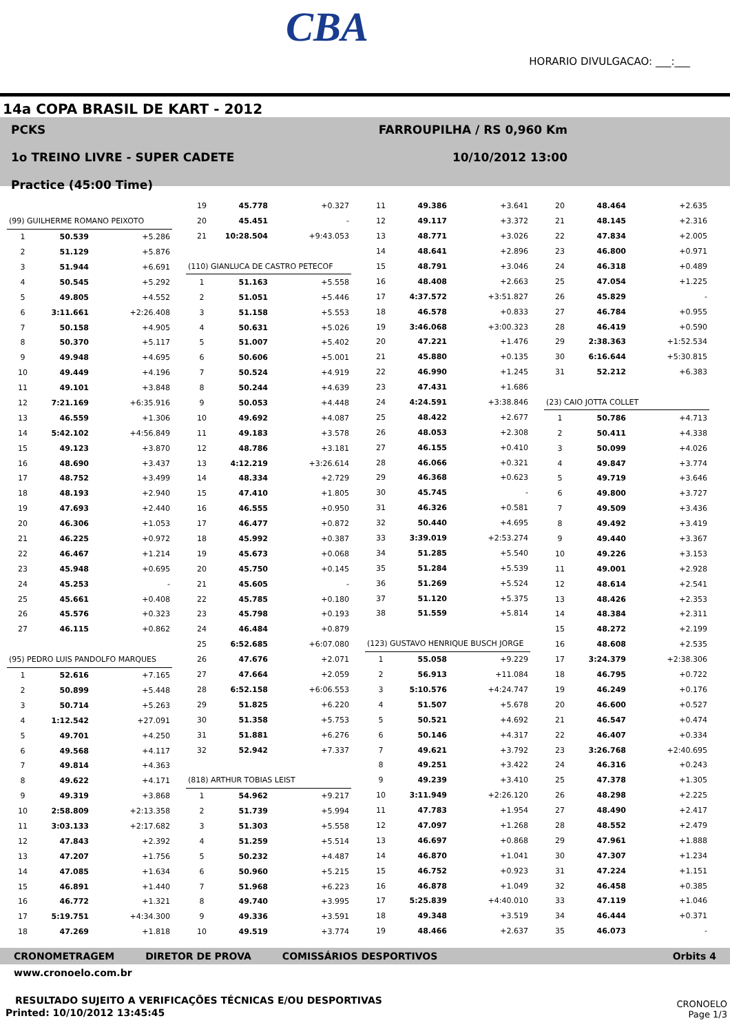CBA
HORARIO DIVULGACAO: ___:___
14a COPA BRASIL DE KART - 2012
PCKS
1o TREINO LIVRE - SUPER CADETE
Practice (45:00 Time)
FARROUPILHA / RS 0,960 Km
10/10/2012 13:00
| (99) GUILHERME ROMANO PEIXOTO | | |
| 1 | 50.539 | +5.286 |
| 2 | 51.129 | +5.876 |
| 3 | 51.944 | +6.691 |
| 4 | 50.545 | +5.292 |
| 5 | 49.805 | +4.552 |
| 6 | 3:11.661 | +2:26.408 |
| 7 | 50.158 | +4.905 |
| 8 | 50.370 | +5.117 |
| 9 | 49.948 | +4.695 |
| 10 | 49.449 | +4.196 |
| 11 | 49.101 | +3.848 |
| 12 | 7:21.169 | +6:35.916 |
| 13 | 46.559 | +1.306 |
| 14 | 5:42.102 | +4:56.849 |
| 15 | 49.123 | +3.870 |
| 16 | 48.690 | +3.437 |
| 17 | 48.752 | +3.499 |
| 18 | 48.193 | +2.940 |
| 19 | 47.693 | +2.440 |
| 20 | 46.306 | +1.053 |
| 21 | 46.225 | +0.972 |
| 22 | 46.467 | +1.214 |
| 23 | 45.948 | +0.695 |
| 24 | 45.253 | - |
| 25 | 45.661 | +0.408 |
| 26 | 45.576 | +0.323 |
| 27 | 46.115 | +0.862 |
| (95) PEDRO LUIS PANDOLFO MARQUES | | |
| 1 | 52.616 | +7.165 |
| 2 | 50.899 | +5.448 |
| 3 | 50.714 | +5.263 |
| 4 | 1:12.542 | +27.091 |
| 5 | 49.701 | +4.250 |
| 6 | 49.568 | +4.117 |
| 7 | 49.814 | +4.363 |
| 8 | 49.622 | +4.171 |
| 9 | 49.319 | +3.868 |
| 10 | 2:58.809 | +2:13.358 |
| 11 | 3:03.133 | +2:17.682 |
| 12 | 47.843 | +2.392 |
| 13 | 47.207 | +1.756 |
| 14 | 47.085 | +1.634 |
| 15 | 46.891 | +1.440 |
| 16 | 46.772 | +1.321 |
| 17 | 5:19.751 | +4:34.300 |
| 18 | 47.269 | +1.818 |
| 19 | 45.778 | +0.327 |
| 20 | 45.451 | - |
| 21 | 10:28.504 | +9:43.053 |
| (110) GIANLUCA DE CASTRO PETECOF | | |
| 1 | 51.163 | +5.558 |
| 2 | 51.051 | +5.446 |
| 3 | 51.158 | +5.553 |
| 4 | 50.631 | +5.026 |
| 5 | 51.007 | +5.402 |
| 6 | 50.606 | +5.001 |
| 7 | 50.524 | +4.919 |
| 8 | 50.244 | +4.639 |
| 9 | 50.053 | +4.448 |
| 10 | 49.692 | +4.087 |
| 11 | 49.183 | +3.578 |
| 12 | 48.786 | +3.181 |
| 13 | 4:12.219 | +3:26.614 |
| 14 | 48.334 | +2.729 |
| 15 | 47.410 | +1.805 |
| 16 | 46.555 | +0.950 |
| 17 | 46.477 | +0.872 |
| 18 | 45.992 | +0.387 |
| 19 | 45.673 | +0.068 |
| 20 | 45.750 | +0.145 |
| 21 | 45.605 | - |
| 22 | 45.785 | +0.180 |
| 23 | 45.798 | +0.193 |
| 24 | 46.484 | +0.879 |
| 25 | 6:52.685 | +6:07.080 |
| 26 | 47.676 | +2.071 |
| 27 | 47.664 | +2.059 |
| 28 | 6:52.158 | +6:06.553 |
| 29 | 51.825 | +6.220 |
| 30 | 51.358 | +5.753 |
| 31 | 51.881 | +6.276 |
| 32 | 52.942 | +7.337 |
| (818) ARTHUR TOBIAS LEIST | | |
| 1 | 54.962 | +9.217 |
| 2 | 51.739 | +5.994 |
| 3 | 51.303 | +5.558 |
| 4 | 51.259 | +5.514 |
| 5 | 50.232 | +4.487 |
| 6 | 50.960 | +5.215 |
| 7 | 51.968 | +6.223 |
| 8 | 49.740 | +3.995 |
| 9 | 49.336 | +3.591 |
| 10 | 49.519 | +3.774 |
| 11 | 49.386 | +3.641 |
| 12 | 49.117 | +3.372 |
| 13 | 48.771 | +3.026 |
| 14 | 48.641 | +2.896 |
| 15 | 48.791 | +3.046 |
| 16 | 48.408 | +2.663 |
| 17 | 4:37.572 | +3:51.827 |
| 18 | 46.578 | +0.833 |
| 19 | 3:46.068 | +3:00.323 |
| 20 | 47.221 | +1.476 |
| 21 | 45.880 | +0.135 |
| 22 | 46.990 | +1.245 |
| 23 | 47.431 | +1.686 |
| 24 | 4:24.591 | +3:38.846 |
| 25 | 48.422 | +2.677 |
| 26 | 48.053 | +2.308 |
| 27 | 46.155 | +0.410 |
| 28 | 46.066 | +0.321 |
| 29 | 46.368 | +0.623 |
| 30 | 45.745 | - |
| 31 | 46.326 | +0.581 |
| 32 | 50.440 | +4.695 |
| 33 | 3:39.019 | +2:53.274 |
| 34 | 51.285 | +5.540 |
| 35 | 51.284 | +5.539 |
| 36 | 51.269 | +5.524 |
| 37 | 51.120 | +5.375 |
| 38 | 51.559 | +5.814 |
| (123) GUSTAVO HENRIQUE BUSCH JORGE | | |
| 1 | 55.058 | +9.229 |
| 2 | 56.913 | +11.084 |
| 3 | 5:10.576 | +4:24.747 |
| 4 | 51.507 | +5.678 |
| 5 | 50.521 | +4.692 |
| 6 | 50.146 | +4.317 |
| 7 | 49.621 | +3.792 |
| 8 | 49.251 | +3.422 |
| 9 | 49.239 | +3.410 |
| 10 | 3:11.949 | +2:26.120 |
| 11 | 47.783 | +1.954 |
| 12 | 47.097 | +1.268 |
| 13 | 46.697 | +0.868 |
| 14 | 46.870 | +1.041 |
| 15 | 46.752 | +0.923 |
| 16 | 46.878 | +1.049 |
| 17 | 5:25.839 | +4:40.010 |
| 18 | 49.348 | +3.519 |
| 19 | 48.466 | +2.637 |
| 20 | 48.464 | +2.635 |
| 21 | 48.145 | +2.316 |
| 22 | 47.834 | +2.005 |
| 23 | 46.800 | +0.971 |
| 24 | 46.318 | +0.489 |
| 25 | 47.054 | +1.225 |
| 26 | 45.829 | - |
| 27 | 46.784 | +0.955 |
| 28 | 46.419 | +0.590 |
| 29 | 2:38.363 | +1:52.534 |
| 30 | 6:16.644 | +5:30.815 |
| 31 | 52.212 | +6.383 |
| (23) CAIO JOTTA COLLET | | |
| 1 | 50.786 | +4.713 |
| 2 | 50.411 | +4.338 |
| 3 | 50.099 | +4.026 |
| 4 | 49.847 | +3.774 |
| 5 | 49.719 | +3.646 |
| 6 | 49.800 | +3.727 |
| 7 | 49.509 | +3.436 |
| 8 | 49.492 | +3.419 |
| 9 | 49.440 | +3.367 |
| 10 | 49.226 | +3.153 |
| 11 | 49.001 | +2.928 |
| 12 | 48.614 | +2.541 |
| 13 | 48.426 | +2.353 |
| 14 | 48.384 | +2.311 |
| 15 | 48.272 | +2.199 |
| 16 | 48.608 | +2.535 |
| 17 | 3:24.379 | +2:38.306 |
| 18 | 46.795 | +0.722 |
| 19 | 46.249 | +0.176 |
| 20 | 46.600 | +0.527 |
| 21 | 46.547 | +0.474 |
| 22 | 46.407 | +0.334 |
| 23 | 3:26.768 | +2:40.695 |
| 24 | 46.316 | +0.243 |
| 25 | 47.378 | +1.305 |
| 26 | 48.298 | +2.225 |
| 27 | 48.490 | +2.417 |
| 28 | 48.552 | +2.479 |
| 29 | 47.961 | +1.888 |
| 30 | 47.307 | +1.234 |
| 31 | 47.224 | +1.151 |
| 32 | 46.458 | +0.385 |
| 33 | 47.119 | +1.046 |
| 34 | 46.444 | +0.371 |
| 35 | 46.073 | - |
CRONOMETRAGEM DIRETOR DE PROVA COMISSÁRIOS DESPORTIVOS Orbits 4
www.cronoelo.com.br
RESULTADO SUJEITO A VERIFICAÇÕES TÉCNICAS E/OU DESPORTIVAS
Printed: 10/10/2012 13:45:45
CRONOELO
Page 1/3